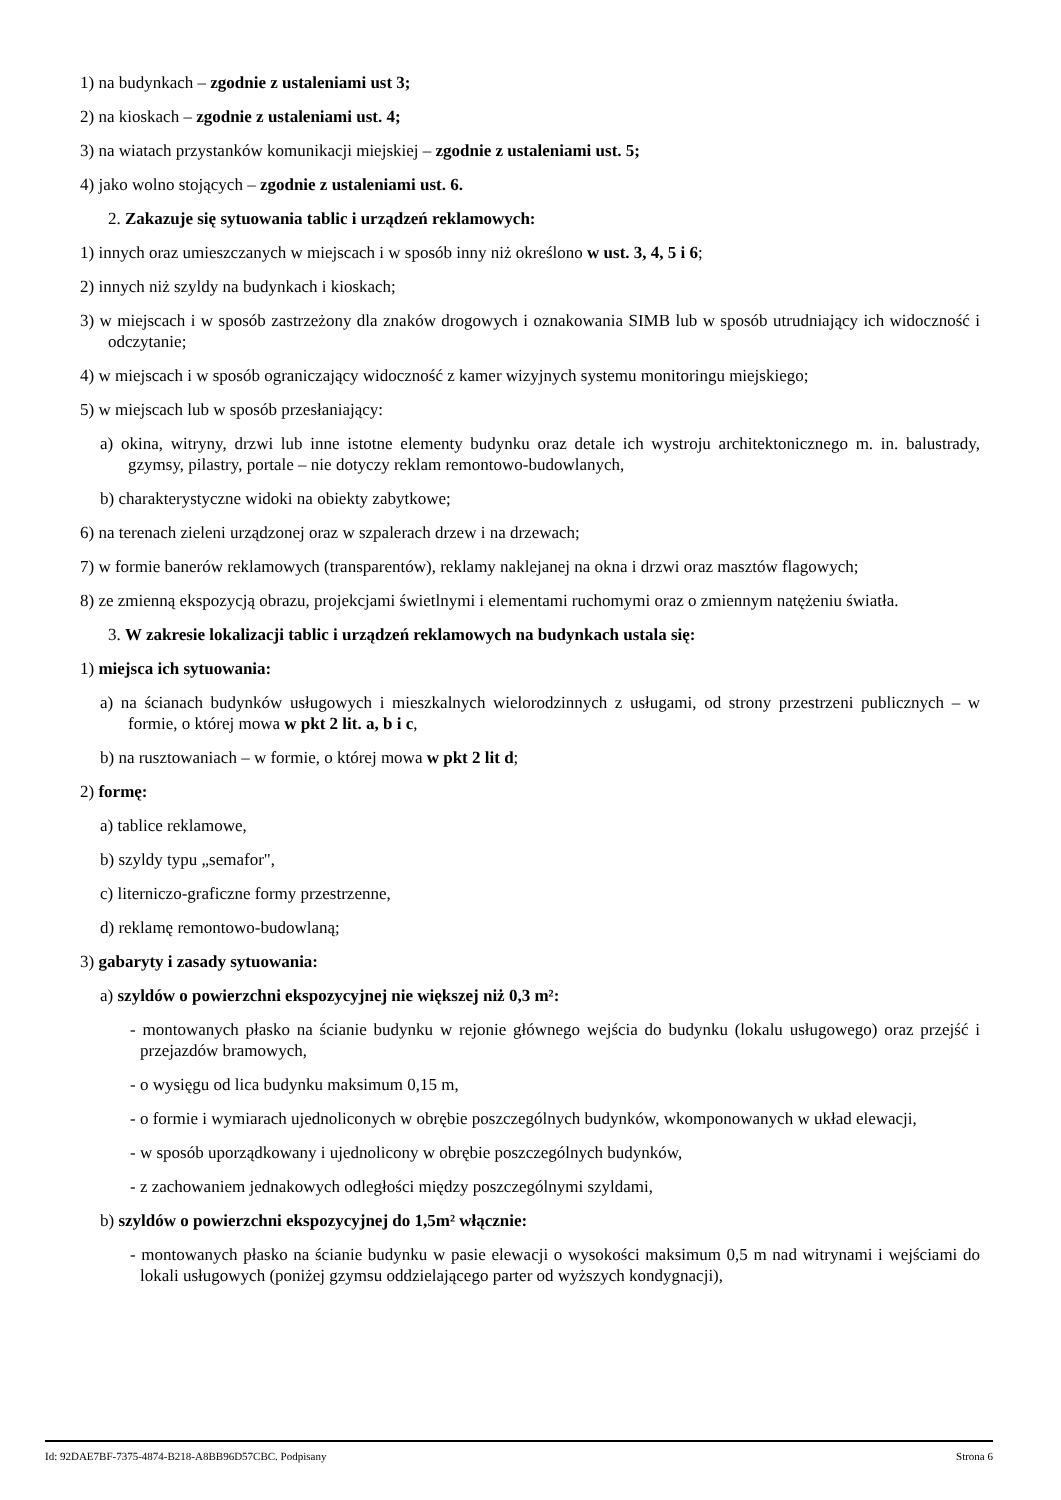1) na budynkach – zgodnie z ustaleniami ust 3;
2) na kioskach – zgodnie z ustaleniami ust. 4;
3) na wiatach przystanków komunikacji miejskiej – zgodnie z ustaleniami ust. 5;
4) jako wolno stojących – zgodnie z ustaleniami ust. 6.
2. Zakazuje się sytuowania tablic i urządzeń reklamowych:
1) innych oraz umieszczanych w miejscach i w sposób inny niż określono w ust. 3, 4, 5 i 6;
2) innych niż szyldy na budynkach i kioskach;
3) w miejscach i w sposób zastrzeżony dla znaków drogowych i oznakowania SIMB lub w sposób utrudniający ich widoczność i odczytanie;
4) w miejscach i w sposób ograniczający widoczność z kamer wizyjnych systemu monitoringu miejskiego;
5) w miejscach lub w sposób przesłaniający:
a) okina, witryny, drzwi lub inne istotne elementy budynku oraz detale ich wystroju architektonicznego m. in. balustrady, gzymsy, pilastry, portale – nie dotyczy reklam remontowo-budowlanych,
b) charakterystyczne widoki na obiekty zabytkowe;
6) na terenach zieleni urządzonej oraz w szpalerach drzew i na drzewach;
7) w formie banerów reklamowych (transparentów), reklamy naklejanej na okna i drzwi oraz masztów flagowych;
8) ze zmienną ekspozycją obrazu, projekcjami świetlnymi i elementami ruchomymi oraz o zmiennym natężeniu światła.
3. W zakresie lokalizacji tablic i urządzeń reklamowych na budynkach ustala się:
1) miejsca ich sytuowania:
a) na ścianach budynków usługowych i mieszkalnych wielorodzinnych z usługami, od strony przestrzeni publicznych – w formie, o której mowa w pkt 2 lit. a, b i c,
b) na rusztowaniach – w formie, o której mowa w pkt 2 lit d;
2) formę:
a) tablice reklamowe,
b) szyldy typu „semafor",
c) literniczo-graficzne formy przestrzenne,
d) reklamę remontowo-budowlaną;
3) gabaryty i zasady sytuowania:
a) szyldów o powierzchni ekspozycyjnej nie większej niż 0,3 m²:
- montowanych płasko na ścianie budynku w rejonie głównego wejścia do budynku (lokalu usługowego) oraz przejść i przejazdów bramowych,
- o wysięgu od lica budynku maksimum 0,15 m,
- o formie i wymiarach ujednoliconych w obrębie poszczególnych budynków, wkomponowanych w układ elewacji,
- w sposób uporządkowany i ujednolicony w obrębie poszczególnych budynków,
- z zachowaniem jednakowych odległości między poszczególnymi szyldami,
b) szyldów o powierzchni ekspozycyjnej do 1,5m² włącznie:
- montowanych płasko na ścianie budynku w pasie elewacji o wysokości maksimum 0,5 m nad witrynami i wejściami do lokali usługowych (poniżej gzymsu oddzielającego parter od wyższych kondygnacji),
Id: 92DAE7BF-7375-4874-B218-A8BB96D57CBC. Podpisany Strona 6